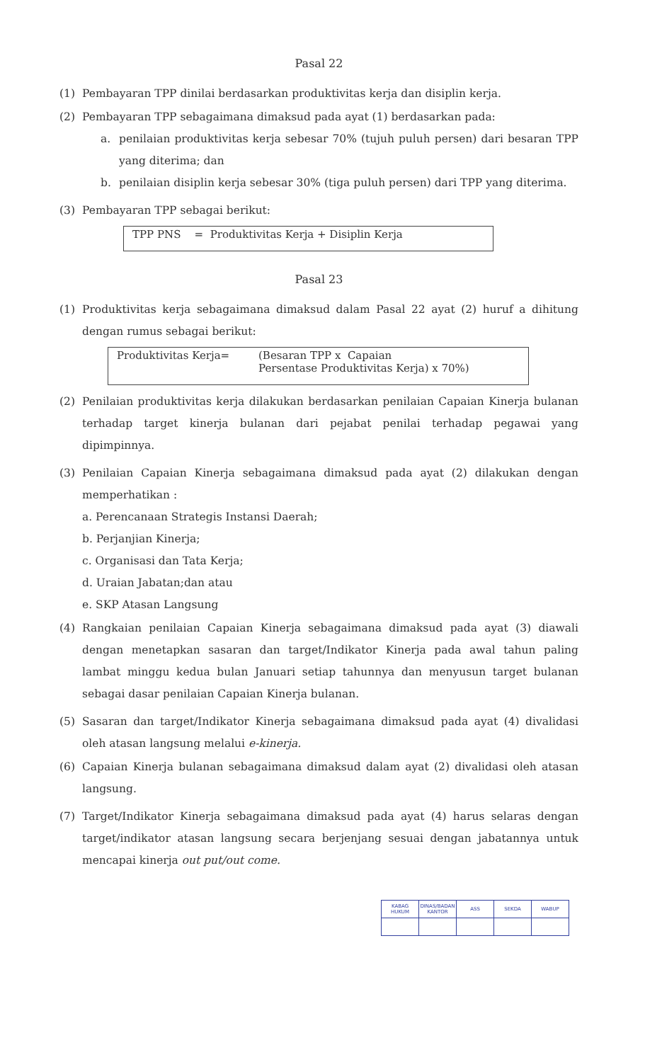Pasal 22
(1) Pembayaran TPP dinilai berdasarkan produktivitas kerja dan disiplin kerja.
(2) Pembayaran TPP sebagaimana dimaksud pada ayat (1) berdasarkan pada:
a. penilaian produktivitas kerja sebesar 70% (tujuh puluh persen) dari besaran TPP yang diterima; dan
b. penilaian disiplin kerja sebesar 30% (tiga puluh persen) dari TPP yang diterima.
(3) Pembayaran TPP sebagai berikut:
TPP PNS = Produktivitas Kerja + Disiplin Kerja
Pasal 23
(1) Produktivitas kerja sebagaimana dimaksud dalam Pasal 22 ayat (2) huruf a dihitung dengan rumus sebagai berikut:
Produktivitas Kerja= (Besaran TPP x Capaian
Persentase Produktivitas Kerja) x 70%)
(2) Penilaian produktivitas kerja dilakukan berdasarkan penilaian Capaian Kinerja bulanan terhadap target kinerja bulanan dari pejabat penilai terhadap pegawai yang dipimpinnya.
(3) Penilaian Capaian Kinerja sebagaimana dimaksud pada ayat (2) dilakukan dengan memperhatikan :
a. Perencanaan Strategis Instansi Daerah;
b. Perjanjian Kinerja;
c. Organisasi dan Tata Kerja;
d. Uraian Jabatan;dan atau
e. SKP Atasan Langsung
(4) Rangkaian penilaian Capaian Kinerja sebagaimana dimaksud pada ayat (3) diawali dengan menetapkan sasaran dan target/Indikator Kinerja pada awal tahun paling lambat minggu kedua bulan Januari setiap tahunnya dan menyusun target bulanan sebagai dasar penilaian Capaian Kinerja bulanan.
(5) Sasaran dan target/Indikator Kinerja sebagaimana dimaksud pada ayat (4) divalidasi oleh atasan langsung melalui e-kinerja.
(6) Capaian Kinerja bulanan sebagaimana dimaksud dalam ayat (2) divalidasi oleh atasan langsung.
(7) Target/Indikator Kinerja sebagaimana dimaksud pada ayat (4) harus selaras dengan target/indikator atasan langsung secara berjenjang sesuai dengan jabatannya untuk mencapai kinerja out put/out come.
| KABAG HUKUM | DINAS/BADAN KANTOR | ASS | SEKDA | WABUP |